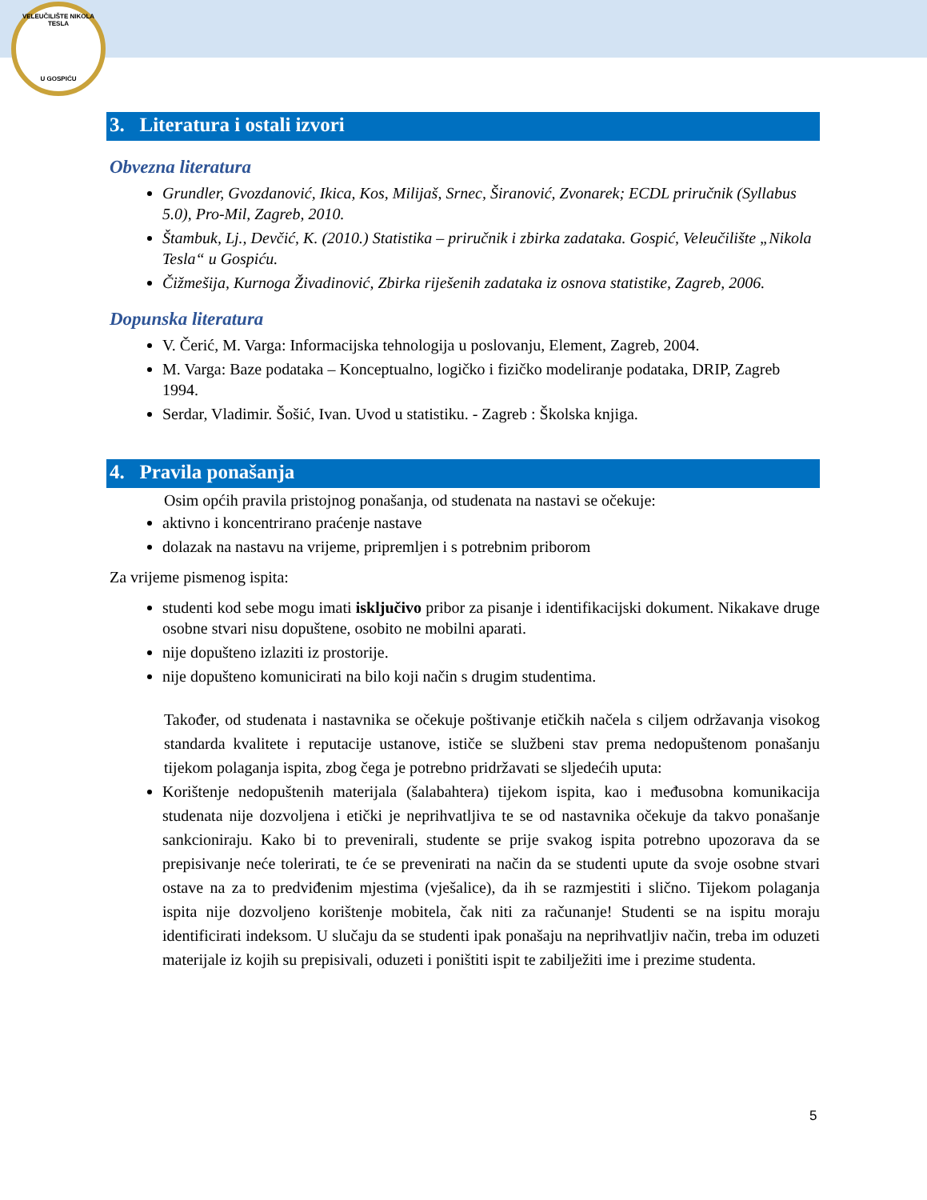VELEUČILIŠTE NIKOLA TESLA
U GOSPIĆU
3. Literatura i ostali izvori
Obvezna literatura
Grundler, Gvozdanović, Ikica, Kos, Milijaš, Srnec, Širanović, Zvonarek; ECDL priručnik (Syllabus 5.0), Pro-Mil, Zagreb, 2010.
Štambuk, Lj., Devčić, K. (2010.) Statistika – priručnik i zbirka zadataka. Gospić, Veleučilište „Nikola Tesla“ u Gospiću.
Čižmešija, Kurnoga Živadinović, Zbirka riješenih zadataka iz osnova statistike, Zagreb, 2006.
Dopunska literatura
V. Čerić, M. Varga: Informacijska tehnologija u poslovanju, Element, Zagreb, 2004.
M. Varga: Baze podataka – Konceptualno, logičko i fizičko modeliranje podataka, DRIP, Zagreb 1994.
Serdar, Vladimir. Šošić, Ivan. Uvod u statistiku. - Zagreb : Školska knjiga.
4. Pravila ponašanja
Osim općih pravila pristojnog ponašanja, od studenata na nastavi se očekuje:
aktivno i koncentrirano praćenje nastave
dolazak na nastavu na vrijeme, pripremljen i s potrebnim priborom
Za vrijeme pismenog ispita:
studenti kod sebe mogu imati isključivo pribor za pisanje i identifikacijski dokument. Nikakave druge osobne stvari nisu dopuštene, osobito ne mobilni aparati.
nije dopušteno izlaziti iz prostorije.
nije dopušteno komunicirati na bilo koji način s drugim studentima.
Također, od studenata i nastavnika se očekuje poštivanje etičkih načela s ciljem održavanja visokog standarda kvalitete i reputacije ustanove, ističe se službeni stav prema nedopuštenom ponašanju tijekom polaganja ispita, zbog čega je potrebno pridržavati se sljedećih uputa:
Korištenje nedopuštenih materijala (šalabahtera) tijekom ispita, kao i međusobna komunikacija studenata nije dozvoljena i etički je neprihvatljiva te se od nastavnika očekuje da takvo ponašanje sankcioniraju. Kako bi to prevenirali, studente se prije svakog ispita potrebno upozorava da se prepisivanje neće tolerirati, te će se prevenirati na način da se studenti upute da svoje osobne stvari ostave na za to predviđenim mjestima (vješalice), da ih se razmjestiti i slično. Tijekom polaganja ispita nije dozvoljeno korištenje mobitela, čak niti za računanje! Studenti se na ispitu moraju identificirati indeksom. U slučaju da se studenti ipak ponašaju na neprihvatljiv način, treba im oduzeti materijale iz kojih su prepisivali, oduzeti i poništiti ispit te zabilježiti ime i prezime studenta.
5